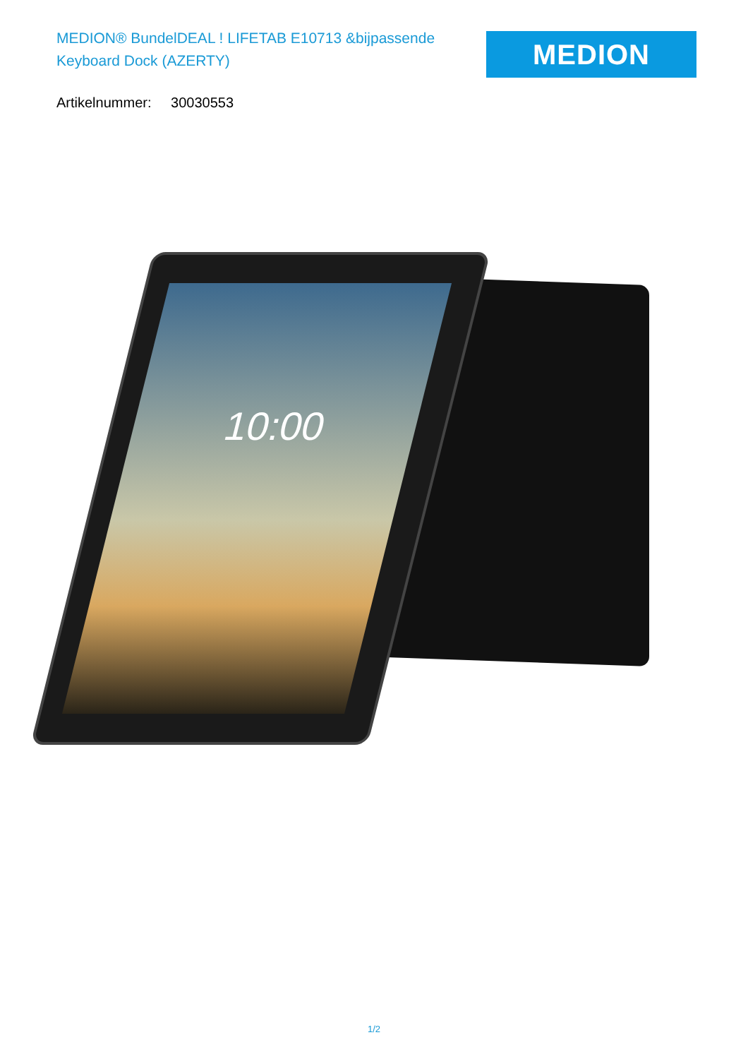MEDION® BundelDEAL ! LIFETAB E10713 &bijpassende Keyboard Dock (AZERTY)
MEDION
Artikelnummer: 30030553
10:00
1/2